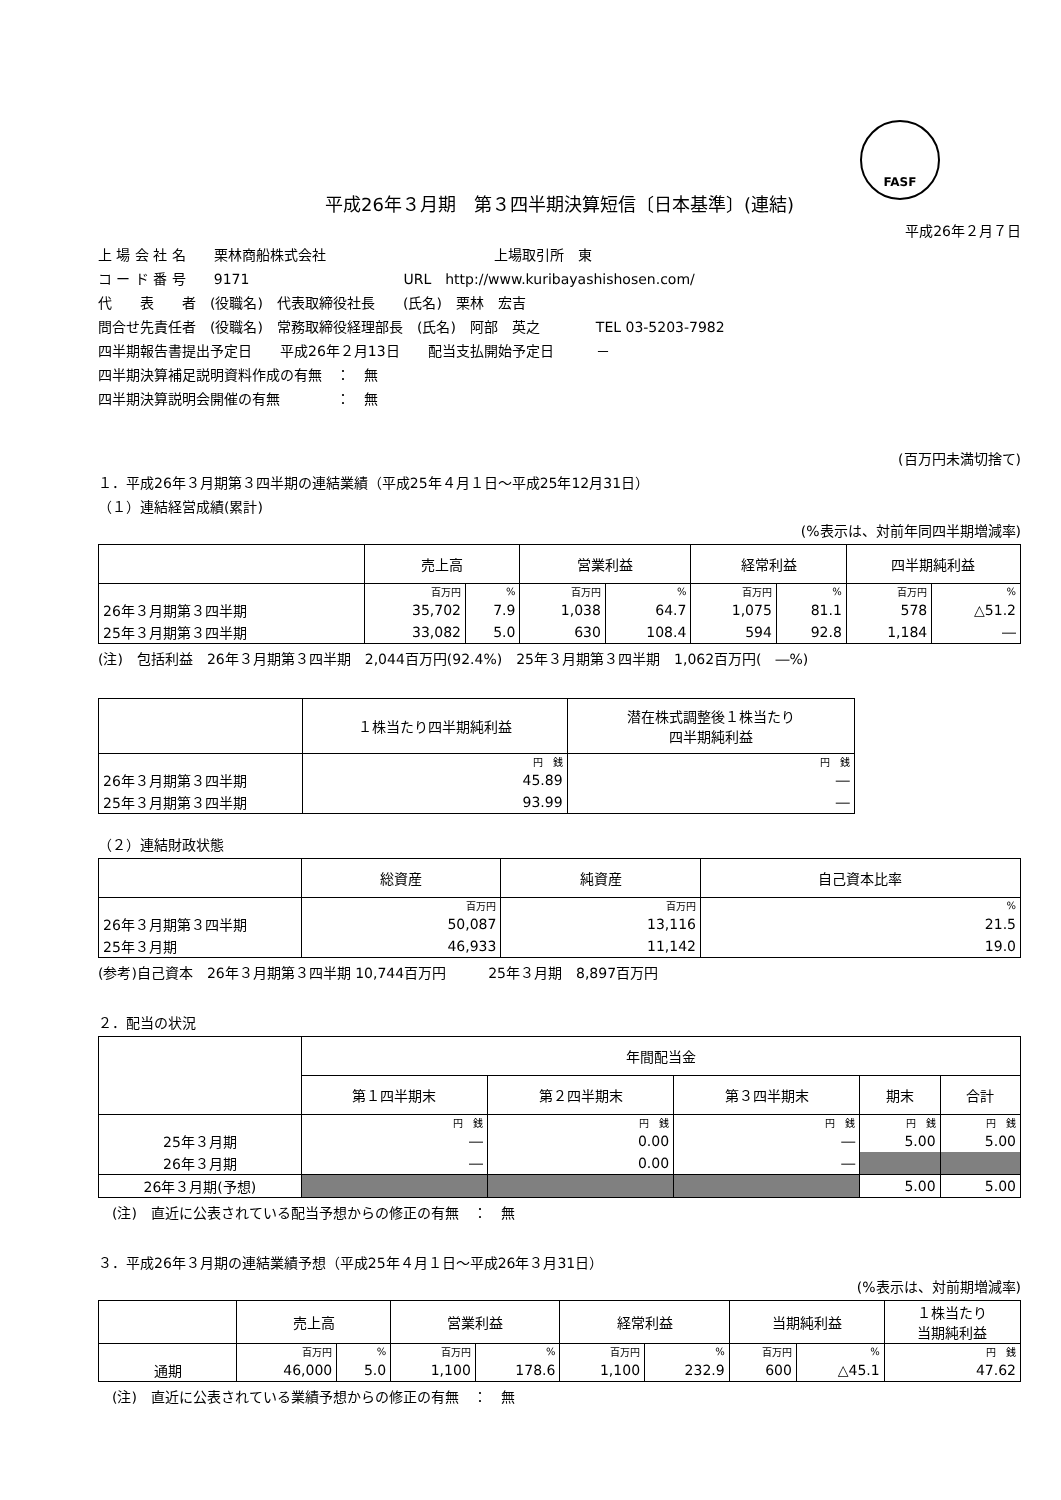FASF
平成26年３月期　第３四半期決算短信〔日本基準〕(連結)
平成26年２月７日
上 場 会 社 名　　栗林商船株式会社　　　　　　　　　　　　上場取引所　東
コ ー ド 番 号　　9171　　　　　　　　　　　URL　http://www.kuribayashishosen.com/
代　　表　　者　(役職名)　代表取締役社長　　(氏名)　栗林　宏吉
問合せ先責任者　(役職名)　常務取締役経理部長　(氏名)　阿部　英之　　　　TEL 03-5203-7982
四半期報告書提出予定日　　平成26年２月13日　　配当支払開始予定日　　　－
四半期決算補足説明資料作成の有無　：　無
四半期決算説明会開催の有無　　　　：　無
(百万円未満切捨て)
１．平成26年３月期第３四半期の連結業績（平成25年４月１日～平成25年12月31日）
（１）連結経営成績(累計)
(%表示は、対前年同四半期増減率)
| | 売上高 | | 営業利益 | | 経常利益 | | 四半期純利益 | |
| --- | --- | --- | --- | --- | --- | --- | --- | --- |
| | 百万円 | % | 百万円 | % | 百万円 | % | 百万円 | % |
| 26年３月期第３四半期 | 35,702 | 7.9 | 1,038 | 64.7 | 1,075 | 81.1 | 578 | △51.2 |
| 25年３月期第３四半期 | 33,082 | 5.0 | 630 | 108.4 | 594 | 92.8 | 1,184 | ― |
(注)　包括利益　26年３月期第３四半期　2,044百万円(92.4%)　25年３月期第３四半期　1,062百万円(　―%)
| | １株当たり四半期純利益 | 潜在株式調整後１株当たり 四半期純利益 |
| --- | --- | --- |
| | 円 銭 | 円 銭 |
| 26年３月期第３四半期 | 45.89 | ― |
| 25年３月期第３四半期 | 93.99 | ― |
（２）連結財政状態
| | 総資産 | 純資産 | 自己資本比率 |
| --- | --- | --- | --- |
| | 百万円 | 百万円 | % |
| 26年３月期第３四半期 | 50,087 | 13,116 | 21.5 |
| 25年３月期 | 46,933 | 11,142 | 19.0 |
(参考)自己資本　26年３月期第３四半期 10,744百万円　　　25年３月期　8,897百万円
２．配当の状況
| | 年間配当金 | | | | |
| --- | --- | --- | --- | --- | --- |
| | 第１四半期末 | 第２四半期末 | 第３四半期末 | 期末 | 合計 |
| | 円 銭 | 円 銭 | 円 銭 | 円 銭 | 円 銭 |
| 25年３月期 | ― | 0.00 | ― | 5.00 | 5.00 |
| 26年３月期 | ― | 0.00 | ― | | |
| 26年３月期(予想) | | | | 5.00 | 5.00 |
　(注)　直近に公表されている配当予想からの修正の有無　：　無
３．平成26年３月期の連結業績予想（平成25年４月１日～平成26年３月31日）
(%表示は、対前期増減率)
| | 売上高 | | 営業利益 | | 経常利益 | | 当期純利益 | | １株当たり 当期純利益 |
| --- | --- | --- | --- | --- | --- | --- | --- | --- | --- |
| | 百万円 | % | 百万円 | % | 百万円 | % | 百万円 | % | 円 銭 |
| 通期 | 46,000 | 5.0 | 1,100 | 178.6 | 1,100 | 232.9 | 600 | △45.1 | 47.62 |
　(注)　直近に公表されている業績予想からの修正の有無　：　無